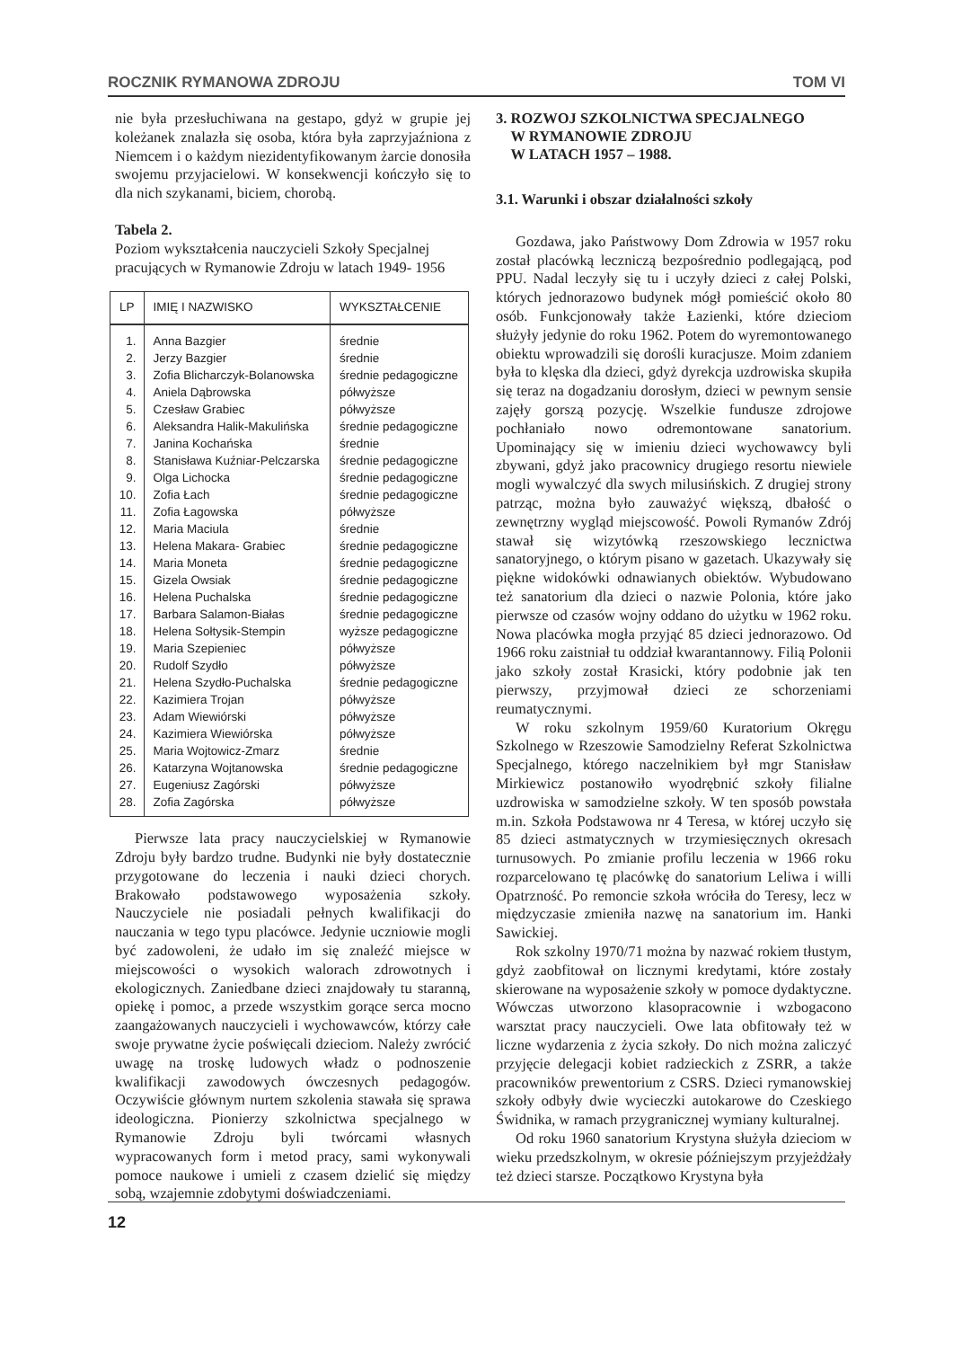ROCZNIK RYMANOWA ZDROJU TOM VI
nie była przesłuchiwana na gestapo, gdyż w grupie jej koleżanek znalazła się osoba, która była zaprzyjaźniona z Niemcem i o każdym niezidentyfikowanym żarcie donosiła swojemu przyjacielowi. W konsekwencji kończyło się to dla nich szykanami, biciem, chorobą.
Tabela 2.
Poziom wykształcenia nauczycieli Szkoły Specjalnej pracujących w Rymanowie Zdroju w latach 1949- 1956
| LP | IMIĘ I NAZWISKO | WYKSZTAŁCENIE |
| --- | --- | --- |
| 1. | Anna Bazgier | średnie |
| 2. | Jerzy Bazgier | średnie |
| 3. | Zofia Blicharczyk-Bolanowska | średnie pedagogiczne |
| 4. | Aniela Dąbrowska | półwyższe |
| 5. | Czesław Grabiec | półwyższe |
| 6. | Aleksandra Halik-Makulińska | średnie pedagogiczne |
| 7. | Janina Kochańska | średnie |
| 8. | Stanisława Kuźniar-Pelczarska | średnie pedagogiczne |
| 9. | Olga Lichocka | średnie pedagogiczne |
| 10. | Zofia Łach | średnie pedagogiczne |
| 11. | Zofia Łagowska | półwyższe |
| 12. | Maria Maciula | średnie |
| 13. | Helena Makara- Grabiec | średnie pedagogiczne |
| 14. | Maria Moneta | średnie pedagogiczne |
| 15. | Gizela Owsiak | średnie pedagogiczne |
| 16. | Helena Puchalska | średnie pedagogiczne |
| 17. | Barbara Salamon-Białas | średnie pedagogiczne |
| 18. | Helena Sołtysik-Stempin | wyższe pedagogiczne |
| 19. | Maria Szepieniec | półwyższe |
| 20. | Rudolf Szydło | półwyższe |
| 21. | Helena Szydło-Puchalska | średnie pedagogiczne |
| 22. | Kazimiera Trojan | półwyższe |
| 23. | Adam Wiewiórski | półwyższe |
| 24. | Kazimiera Wiewiórska | półwyższe |
| 25. | Maria Wojtowicz-Zmarz | średnie |
| 26. | Katarzyna Wojtanowska | średnie pedagogiczne |
| 27. | Eugeniusz Zagórski | półwyższe |
| 28. | Zofia Zagórska | półwyższe |
Pierwsze lata pracy nauczycielskiej w Rymanowie Zdroju były bardzo trudne. Budynki nie były dostatecznie przygotowane do leczenia i nauki dzieci chorych. Brakowało podstawowego wyposażenia szkoły. Nauczyciele nie posiadali pełnych kwalifikacji do nauczania w tego typu placówce. Jedynie uczniowie mogli być zadowoleni, że udało im się znaleźć miejsce w miejscowości o wysokich walorach zdrowotnych i ekologicznych. Zaniedbane dzieci znajdowały tu staranną, opiekę i pomoc, a przede wszystkim gorące serca mocno zaangażowanych nauczycieli i wychowawców, którzy całe swoje prywatne życie poświęcali dzieciom. Należy zwrócić uwagę na troskę ludowych władz o podnoszenie kwalifikacji zawodowych ówczesnych pedagogów. Oczywiście głównym nurtem szkolenia stawała się sprawa ideologiczna. Pionierzy szkolnictwa specjalnego w Rymanowie Zdroju byli twórcami własnych wypracowanych form i metod pracy, sami wykonywali pomoce naukowe i umieli z czasem dzielić się między sobą, wzajemnie zdobytymi doświadczeniami.
3. ROZWOJ SZKOLNICTWA SPECJALNEGO
W RYMANOWIE ZDROJU
W LATACH 1957 – 1988.
3.1. Warunki i obszar działalności szkoły
Gozdawa, jako Państwowy Dom Zdrowia w 1957 roku został placówką leczniczą bezpośrednio podlegającą, pod PPU. Nadal leczyły się tu i uczyły dzieci z całej Polski, których jednorazowo budynek mógł pomieścić około 80 osób. Funkcjonowały także Łazienki, które dzieciom służyły jedynie do roku 1962. Potem do wyremontowanego obiektu wprowadzili się dorośli kuracjusze. Moim zdaniem była to klęska dla dzieci, gdyż dyrekcja uzdrowiska skupiła się teraz na dogadzaniu dorosłym, dzieci w pewnym sensie zajęły gorszą pozycję. Wszelkie fundusze zdrojowe pochłaniało nowo odremontowane sanatorium. Upominający się w imieniu dzieci wychowawcy byli zbywani, gdyż jako pracownicy drugiego resortu niewiele mogli wywalczyć dla swych milusińskich. Z drugiej strony patrząc, można było zauważyć większą, dbałość o zewnętrzny wygląd miejscowość. Powoli Rymanów Zdrój stawał się wizytówką rzeszowskiego lecznictwa sanatoryjnego, o którym pisano w gazetach. Ukazywały się piękne widokówki odnawianych obiektów. Wybudowano też sanatorium dla dzieci o nazwie Polonia, które jako pierwsze od czasów wojny oddano do użytku w 1962 roku. Nowa placówka mogła przyjąć 85 dzieci jednorazowo. Od 1966 roku zaistniał tu oddział kwarantannowy. Filią Polonii jako szkoły został Krasicki, który podobnie jak ten pierwszy, przyjmował dzieci ze schorzeniami reumatycznymi.
W roku szkolnym 1959/60 Kuratorium Okręgu Szkolnego w Rzeszowie Samodzielny Referat Szkolnictwa Specjalnego, którego naczelnikiem był mgr Stanisław Mirkiewicz postanowiło wyodrębnić szkoły filialne uzdrowiska w samodzielne szkoły. W ten sposób powstała m.in. Szkoła Podstawowa nr 4 Teresa, w której uczyło się 85 dzieci astmatycznych w trzymiesięcznych okresach turnusowych. Po zmianie profilu leczenia w 1966 roku rozparcelowano tę placówkę do sanatorium Leliwa i willi Opatrzność. Po remoncie szkoła wróciła do Teresy, lecz w międzyczasie zmieniła nazwę na sanatorium im. Hanki Sawickiej.
Rok szkolny 1970/71 można by nazwać rokiem tłustym, gdyż zaobfitował on licznymi kredytami, które zostały skierowane na wyposażenie szkoły w pomoce dydaktyczne. Wówczas utworzono klasopracownie i wzbogacono warsztat pracy nauczycieli. Owe lata obfitowały też w liczne wydarzenia z życia szkoły. Do nich można zaliczyć przyjęcie delegacji kobiet radzieckich z ZSRR, a także pracowników prewentorium z CSRS. Dzieci rymanowskiej szkoły odbyły dwie wycieczki autokarowe do Czeskiego Świdnika, w ramach przygranicznej wymiany kulturalnej.
Od roku 1960 sanatorium Krystyna służyła dzieciom w wieku przedszkolnym, w okresie późniejszym przyjeżdżały też dzieci starsze. Początkowo Krystyna była
12